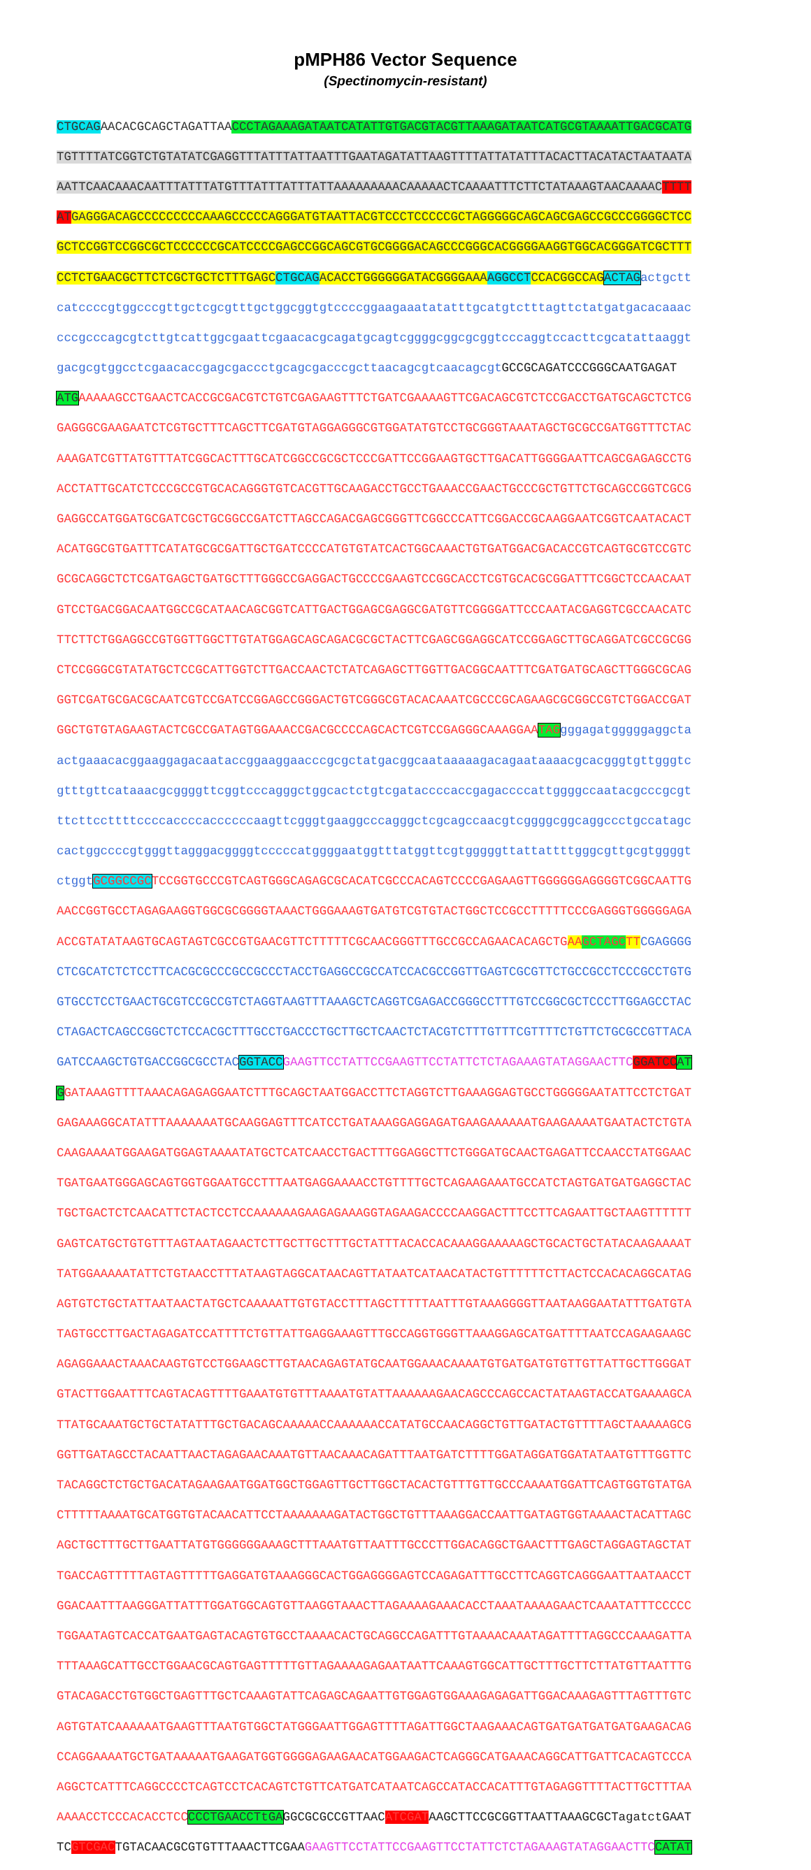pMPH86 Vector Sequence
(Spectinomycin-resistant)
CTGCAGAACACGCAGCTAGATTAACCCTAGAAAGATAATCATATTGTGACGTACGTTAAAGATAATCATGCGTAAAATTGACGCATG
TGTTTTATCGGTCTGTATATCGAGGTTTATTTATTAATTTGAATAGATATTAAGTTTTATTATATTTACACTTACATACTAATAATA
AATTCAACAAACAATTTATTTATGTTTATTTATTTATTAAAAAAAAACAAAAACTCAAAATTTCTTCTATAAAGTAACAAAAC TTTT
AT GAGGGACAGCCCCCCCCCAAAGCCCCCAGGGATGTAATTACGTCCCTCCCCCGCTAGGGGGCAGCAGCGAGCCGCCCGGGGCTCC
GCTCCGGTCCGGCGCTCCCCCCGCATCCCCGAGCCGGCAGCGTGCGGGGACAGCCCGGGCACGGGGAAGGTGGCACGGGATCGCTTT
CCTCTGAACGCTTCTCGCTGCTCTTTGAGC CTGCAG ACACCTGGGGGGATACGGGGAAA AGGCCT CCACGGCCAG ACTAG actgctt
catccccgtggcccgttgctcgcgtttgctggcggtgtccccggaagaaatatatttgcatgtctttagttctatgatgacacaaac
cccgcccagcgtcttgtcattggcgaattcgaacacgcagatgcagtcggggcggcgcggtcccaggtccacttcgcatattaaggt
gacgcgtggcctcgaacaccgagcgaccctgcagcgacccgcttaacagcgtcaacagcgt GCCGCAGATCCCGGGCAATGAGAT
ATG AAAAAGCCTGAACTCACCGCGACGTCTGTCGAGAAGTTTCTGATCGAAAAGTTCGACAGCGTCTCCGACCTGATGCAGCTCTCG
GAGGGCGAAGAATCTCGTGCTTTCAGCTTCGATGTAGGAGGGCGTGGATATGTCCTGCGGGTAAATAGCTGCGCCGATGGTTTCTAC
AAAGATCGTTATGTTTATCGGCACTTTGCATCGGCCGCGCTCCCGATTCCGGAAGTGCTTGACATTGGGGAATTCAGCGAGAGCCTG
ACCTATTGCATCTCCCGCCGTGCACAGGGTGTCACGTTGCAAGACCTGCCTGAAACCGAACTGCCCGCTGTTCTGCAGCCGGTCGCG
GAGGCCATGGATGCGATCGCTGCGGCCGATCTTAGCCAGACGAGCGGGTTCGGCCCATTCGGACCGCAAGGAATCGGTCAATACACT
ACATGGCGTGATTTCATATGCGCGATTGCTGATCCCCATGTGTATCACTGGCAAACTGTGATGGACGACACCGTCAGTGCGTCCGTC
GCGCAGGCTCTCGATGAGCTGATGCTTTGGGCCGAGGACTGCCCCGAAGTCCGGCACCTCGTGCACGCGGATTTCGGCTCCAACAAT
GTCCTGACGGACAATGGCCGCATAACAGCGGTCATTGACTGGAGCGAGGCGATGTTCGGGGATTCCCAATACGAGGTCGCCAACATC
TTCTTCTGGAGGCCGTGGTTGGCTTGTATGGAGCAGCAGACGCGCTACTTCGAGCGGAGGCATCCGGAGCTTGCAGGATCGCCGCGG
CTCCGGGCGTATATGCTCCGCATTGGTCTTGACCAACTCTATCAGAGCTTGGTTGACGGCAATTTCGATGATGCAGCTTGGGCGCAG
GGTCGATGCGACGCAATCGTCCGATCCGGAGCCGGGACTGTCGGGCGTACACAAATCGCCCGCAGAAGCGCGGCCGTCTGGACCGAT
GGCTGTGTAGAAGTACTCGCCGATAGTGGAAACCGACGCCCCAGCACTCGTCCGAGGGCAAAGGAA TAG gggagatgggggaggcta
actgaaacacggaaggagacaataccggaaggaacccgcgctatgacggcaataaaaagacagaataaaacgcacgggtgttgggtc
gtttgttcataaacgcggggttcggtcccagggctggcactctgtcgataccccaccgagaccccattggggccaatacgcccgcgt
ttcttccttttccccaccccaccccccaagttcgggtgaaggcccagggctcgcagccaacgtcggggcggcaggccctgccatagc
cactggccccgtgggttagggacggggtcccccatggggaatggtttatggttcgtgggggttattattttgggcgttgcgtggggt
ctggt GCGGCCGC TCCGGTGCCCGTCAGTGGGCAGAGCGCACATCGCCCACAGTCCCCGAGAAGTTGGGGGGAGGGGTCGGCAATTG
AACCGGTGCCTAGAGAAGGTGGCGCGGGGTAAACTGGGAAAGTGATGTCGTGTACTGGCTCCGCCTTTTTCCCGAGGGTGGGGGAGA
ACCGTATATAAGTGCAGTAGTCGCCGTGAACGTTCTTTTTCGCAACGGGTTTGCCGCCAGAACACAGCTG AA GCTAGC TT CGAGGGG
CTCGCATCTCTCCTTCACGCGCCCGCCGCCCTACCTGAGGCCGCCATCCACGCCGGTTGAGTCGCGTTCTGCCGCCTCCCGCCTGTG
GTGCCTCCTGAACTGCGTCCGCCGTCTAGGTAAGTTTAAAGCTCAGGTCGAGACCGGGCCTTTGTCCGGCGCTCCCTTGGAGCCTAC
CTAGACTCAGCCGGCTCTCCACGCTTTGCCTGACCCTGCTTGCTCAACTCTACGTCTTTGTTTCGTTTTCTGTTCTGCGCCGTTACA
GATCCAAGCTGTGACCGGCGCCTAC GGTACC GAAGTTCCTATTCCGAAGTTCCTATTCTCTAGAAAGTATAGGAACTTC GGATCC AT
GGATAAAGTTTTAAACAGAGAGGAATCTTTGCAGCTAATGGACCTTCTAGGTCTTGAAAGGAGTGCCTGGGGGAATATTCCTCTGAT
GAGAAAGGCATATTTAAAAAAATGCAAGGAGTTTCATCCTGATAAAGGAGGAGATGAAGAAAAAATGAAGAAAATGAATACTCTGTA
CAAGAAAATGGAAGATGGAGTAAAATATGCTCATCAACCTGACTTTGGAGGCTTCTGGGATGCAACTGAGATTCCAACCTATGGAAC
TGATGAATGGGAGCAGTGGTGGAATGCCTTTAATGAGGAAAACCTGTTTTGCTCAGAAGAAATGCCATCTAGTGATGATGAGGCTAC
TGCTGACTCTCAACATTCTACTCCTCCAAAAAAGAAGAGAAAGGTAGAAGACCCCAAGGACTTTCCTTCAGAATTGCTAAGTTTTTT
GAGTCATGCTGTGTTTAGTAATAGAACTCTTGCTTGCTTTGCTATTTACACCACAAAGGAAAAAGCTGCACTGCTATACAAGAAAAT
TATGGAAAAATATTCTGTAACCTTTATAAGTAGGCATAACAGTTATAATCATAACATACTGTTTTTTCTTACTCCACACAGGCATAG
AGTGTCTGCTATTAATAACTATGCTCAAAAATTGTGTACCTTTAGCTTTTTAATTTGTAAAGGGGTTAATAAGGAATATTTGATGTA
TAGTGCCTTGACTAGAGATCCATTTTCTGTTATTGAGGAAAGTTTGCCAGGTGGGTTAAAGGAGCATGATTTTAATCCAGAAGAAGC
AGAGGAAACTAAACAAGTGTCCTGGAAGCTTGTAACAGAGTATGCAATGGAAACAAAATGTGATGATGTGTTGTTATTGCTTGGGAT
GTACTTGGAATTTCAGTACAGTTTTGAAATGTGTTTAAAATGTATTAAAAAAGAACAGCCCAGCCACTATAAGTACCATGAAAAGCA
TTATGCAAATGCTGCTATATTTGCTGACAGCAAAAACCAAAAAACCATATGCCAACAGGCTGTTGATACTGTTTTAGCTAAAAAGCG
GGTTGATAGCCTACAATTAACTAGAGAACAAATGTTAACAAACAGATTTAATGATCTTTTGGATAGGATGGATATAATGTTTGGTTC
TACAGGCTCTGCTGACATAGAAGAATGGATGGCTGGAGTTGCTTGGCTACACTGTTTGTTGCCCAAAATGGATTCAGTGGTGTATGA
CTTTTTAAAATGCATGGTGTACAACATTCCTAAAAAAAGATACTGGCTGTTTAAAGGACCAATTGATAGTGGTAAAACTACATTAGC
AGCTGCTTTGCTTGAATTATGTGGGGGGAAAGCTTTAAATGTTAATTTGCCCTTGGACAGGCTGAACTTTGAGCTAGGAGTAGCTAT
TGACCAGTTTTTAGTAGTTTTTGAGGATGTAAAGGGCACTGGAGGGGAGTCCAGAGATTTGCCTTCAGGTCAGGGAATTAATAACCT
GGACAATTTAAGGGATTATTTGGATGGCAGTGTTAAGGTAAACTTAGAAAAGAAACACCTAAATAAAAGAACTCAAATATTTCCCCC
TGGAATAGTCACCATGAATGAGTACAGTGTGCCTAAAACACTGCAGGCCAGATTTGTAAAACAAATAGATTTTAGGCCCAAAGATTA
TTTAAAGCATTGCCTGGAACGCAGTGAGTTTTTGTTAGAAAAGAGAATAATTCAAAGTGGCATTGCTTTGCTTCTTATGTTAATTTG
GTACAGACCTGTGGCTGAGTTTGCTCAAAGTATTCAGAGCAGAATTGTGGAGTGGAAAGAGAGATTGGACAAAGAGTTTAGTTTGTC
AGTGTATCAAAAAATGAAGTTTAATGTGGCTATGGGAATTGGAGTTTTAGATTGGCTAAGAAACAGTGATGATGATGATGAAGACAG
CCAGGAAAATGCTGATAAAAATGAAGATGGTGGGGAGAAGAACATGGAAGACTCAGGGCATGAAACAGGCATTGATTCACAGTCCCA
AGGCTCATTTCAGGCCCCTCAGTCCTCACAGTCTGTTCATGATCATAATCAGCCATACCACATTTGTAGAGGTTTTACTTGCTTTAA
AAAACCTCCCACACCTCC CCCTGAACCTtGA GGCGCGCCGTTAAC ATCGAT AAGCTTCCGCGGTTAATTAAAGCGCTagatctGAAT
TC GTCGAC TGTACAACGCGTGTTTAAACTTCGAA GAAGTTCCTATTCCGAAGTTCCTATTCTCTAGAAAGTATAGGAACTTC CATAT